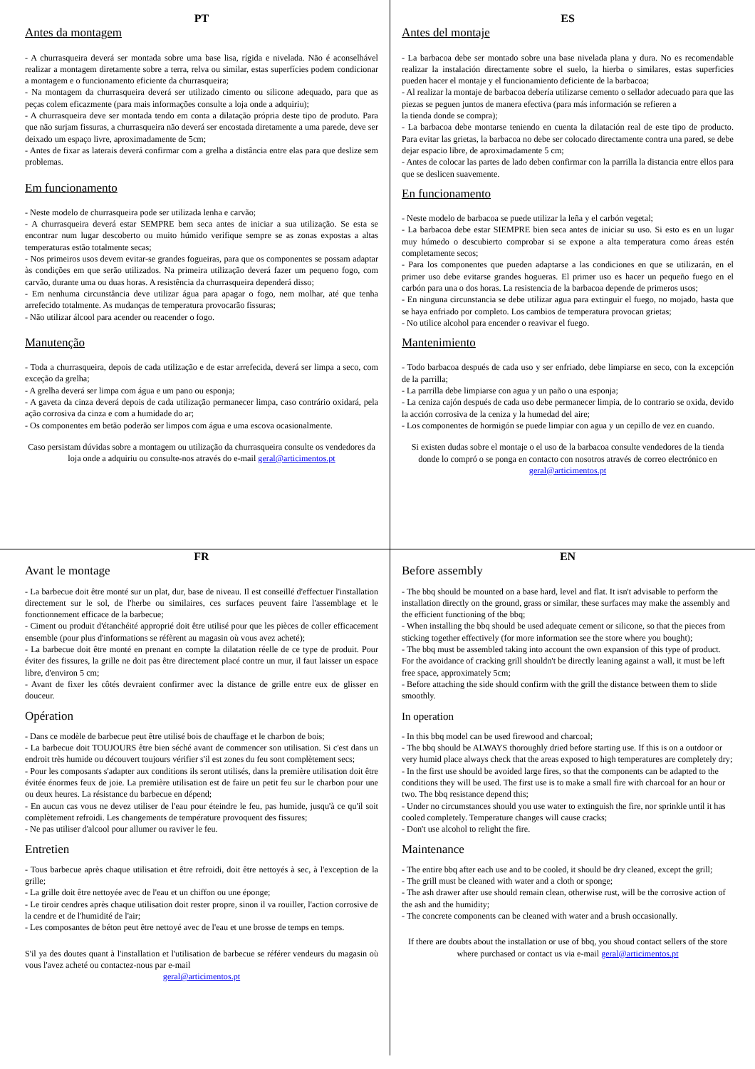PT
Antes da montagem
- A churrasqueira deverá ser montada sobre uma base lisa, rígida e nivelada. Não é aconselhável realizar a montagem diretamente sobre a terra, relva ou similar, estas superfícies podem condicionar a montagem e o funcionamento eficiente da churrasqueira;
- Na montagem da churrasqueira deverá ser utilizado cimento ou silicone adequado, para que as peças colem eficazmente (para mais informações consulte a loja onde a adquiriu);
- A churrasqueira deve ser montada tendo em conta a dilatação própria deste tipo de produto. Para que não surjam fissuras, a churrasqueira não deverá ser encostada diretamente a uma parede, deve ser deixado um espaço livre, aproximadamente de 5cm;
- Antes de fixar as laterais deverá confirmar com a grelha a distância entre elas para que deslize sem problemas.
Em funcionamento
- Neste modelo de churrasqueira pode ser utilizada lenha e carvão;
- A churrasqueira deverá estar SEMPRE bem seca antes de iniciar a sua utilização. Se esta se encontrar num lugar descoberto ou muito húmido verifique sempre se as zonas expostas a altas temperaturas estão totalmente secas;
- Nos primeiros usos devem evitar-se grandes fogueiras, para que os componentes se possam adaptar às condições em que serão utilizados. Na primeira utilização deverá fazer um pequeno fogo, com carvão, durante uma ou duas horas. A resistência da churrasqueira dependerá disso;
- Em nenhuma circunstância deve utilizar água para apagar o fogo, nem molhar, até que tenha arrefecido totalmente. As mudanças de temperatura provocarão fissuras;
- Não utilizar álcool para acender ou reacender o fogo.
Manutenção
- Toda a churrasqueira, depois de cada utilização e de estar arrefecida, deverá ser limpa a seco, com exceção da grelha;
- A grelha deverá ser limpa com água e um pano ou esponja;
- A gaveta da cinza deverá depois de cada utilização permanecer limpa, caso contrário oxidará, pela ação corrosiva da cinza e com a humidade do ar;
- Os componentes em betão poderão ser limpos com água e uma escova ocasionalmente.
Caso persistam dúvidas sobre a montagem ou utilização da churrasqueira consulte os vendedores da loja onde a adquiriu ou consulte-nos através do e-mail geral@articimentos.pt
ES
Antes del montaje
- La barbacoa debe ser montado sobre una base nivelada plana y dura. No es recomendable realizar la instalación directamente sobre el suelo, la hierba o similares, estas superficies pueden hacer el montaje y el funcionamiento deficiente de la barbacoa;
- Al realizar la montaje de barbacoa debería utilizarse cemento o sellador adecuado para que las piezas se peguen juntos de manera efectiva (para más información se refieren a
la tienda donde se compra);
- La barbacoa debe montarse teniendo en cuenta la dilatación real de este tipo de producto. Para evitar las grietas, la barbacoa no debe ser colocado directamente contra una pared, se debe dejar espacio libre, de aproximadamente 5 cm;
- Antes de colocar las partes de lado deben confirmar con la parrilla la distancia entre ellos para que se deslicen suavemente.
En funcionamento
- Neste modelo de barbacoa se puede utilizar la leña y el carbón vegetal;
- La barbacoa debe estar SIEMPRE bien seca antes de iniciar su uso. Si esto es en un lugar muy húmedo o descubierto comprobar si se expone a alta temperatura como áreas estén completamente secos;
- Para los componentes que pueden adaptarse a las condiciones en que se utilizarán, en el primer uso debe evitarse grandes hogueras. El primer uso es hacer un pequeño fuego en el carbón para una o dos horas. La resistencia de la barbacoa depende de primeros usos;
- En ninguna circunstancia se debe utilizar agua para extinguir el fuego, no mojado, hasta que se haya enfriado por completo. Los cambios de temperatura provocan grietas;
- No utilice alcohol para encender o reavivar el fuego.
Mantenimiento
- Todo barbacoa después de cada uso y ser enfriado, debe limpiarse en seco, con la excepción de la parrilla;
- La parrilla debe limpiarse con agua y un paño o una esponja;
- La ceniza cajón después de cada uso debe permanecer limpia, de lo contrario se oxida, devido la acción corrosiva de la ceniza y la humedad del aire;
- Los componentes de hormigón se puede limpiar con agua y un cepillo de vez en cuando.
Si existen dudas sobre el montaje o el uso de la barbacoa consulte vendedores de la tienda donde lo compró o se ponga en contacto con nosotros através de correo electrónico en geral@articimentos.pt
FR
Avant le montage
- La barbecue doit être monté sur un plat, dur, base de niveau. Il est conseillé d'effectuer l'installation directement sur le sol, de l'herbe ou similaires, ces surfaces peuvent faire l'assemblage et le fonctionnement efficace de la barbecue;
- Ciment ou produit d'étanchéité approprié doit être utilisé pour que les pièces de coller efficacement ensemble (pour plus d'informations se réfèrent au magasin où vous avez acheté);
- La barbecue doit être monté en prenant en compte la dilatation réelle de ce type de produit. Pour éviter des fissures, la grille ne doit pas être directement placé contre un mur, il faut laisser un espace libre, d'environ 5 cm;
- Avant de fixer les côtés devraient confirmer avec la distance de grille entre eux de glisser en douceur.
Opération
- Dans ce modèle de barbecue peut être utilisé bois de chauffage et le charbon de bois;
- La barbecue doit TOUJOURS être bien séché avant de commencer son utilisation. Si c'est dans un endroit très humide ou découvert toujours vérifier s'il est zones du feu sont complètement secs;
- Pour les composants s'adapter aux conditions ils seront utilisés, dans la première utilisation doit être évitée énormes feux de joie. La première utilisation est de faire un petit feu sur le charbon pour une ou deux heures. La résistance du barbecue en dépend;
- En aucun cas vous ne devez utiliser de l'eau pour éteindre le feu, pas humide, jusqu'à ce qu'il soit complètement refroidi. Les changements de température provoquent des fissures;
- Ne pas utiliser d'alcool pour allumer ou raviver le feu.
Entretien
- Tous barbecue après chaque utilisation et être refroidi, doit être nettoyés à sec, à l'exception de la grille;
- La grille doit être nettoyée avec de l'eau et un chiffon ou une éponge;
- Le tiroir cendres après chaque utilisation doit rester propre, sinon il va rouiller, l'action corrosive de la cendre et de l'humidité de l'air;
- Les composantes de béton peut être nettoyé avec de l'eau et une brosse de temps en temps.
S'il ya des doutes quant à l'installation et l'utilisation de barbecue se référer vendeurs du magasin où vous l'avez acheté ou contactez-nous par e-mail
geral@articimentos.pt
EN
Before assembly
- The bbq should be mounted on a base hard, level and flat. It isn't advisable to perform the installation directly on the ground, grass or similar, these surfaces may make the assembly and the efficient functioning of the bbq;
- When installing the bbq should be used adequate cement or silicone, so that the pieces from sticking together effectively (for more information see the store where you bought);
- The bbq must be assembled taking into account the own expansion of this type of product. For the avoidance of cracking grill shouldn't be directly leaning against a wall, it must be left free space, approximately 5cm;
- Before attaching the side should confirm with the grill the distance between them to slide smoothly.
In operation
- In this bbq model can be used firewood and charcoal;
- The bbq should be ALWAYS thoroughly dried before starting use. If this is on a outdoor or very humid place always check that the areas exposed to high temperatures are completely dry;
- In the first use should be avoided large fires, so that the components can be adapted to the conditions they will be used. The first use is to make a small fire with charcoal for an hour or two. The bbq resistance depend this;
- Under no circumstances should you use water to extinguish the fire, nor sprinkle until it has cooled completely. Temperature changes will cause cracks;
- Don't use alcohol to relight the fire.
Maintenance
- The entire bbq after each use and to be cooled, it should be dry cleaned, except the grill;
- The grill must be cleaned with water and a cloth or sponge;
- The ash drawer after use should remain clean, otherwise rust, will be the corrosive action of the ash and the humidity;
- The concrete components can be cleaned with water and a brush occasionally.
If there are doubts about the installation or use of bbq, you shoud contact sellers of the store where purchased or contact us via e-mail geral@articimentos.pt